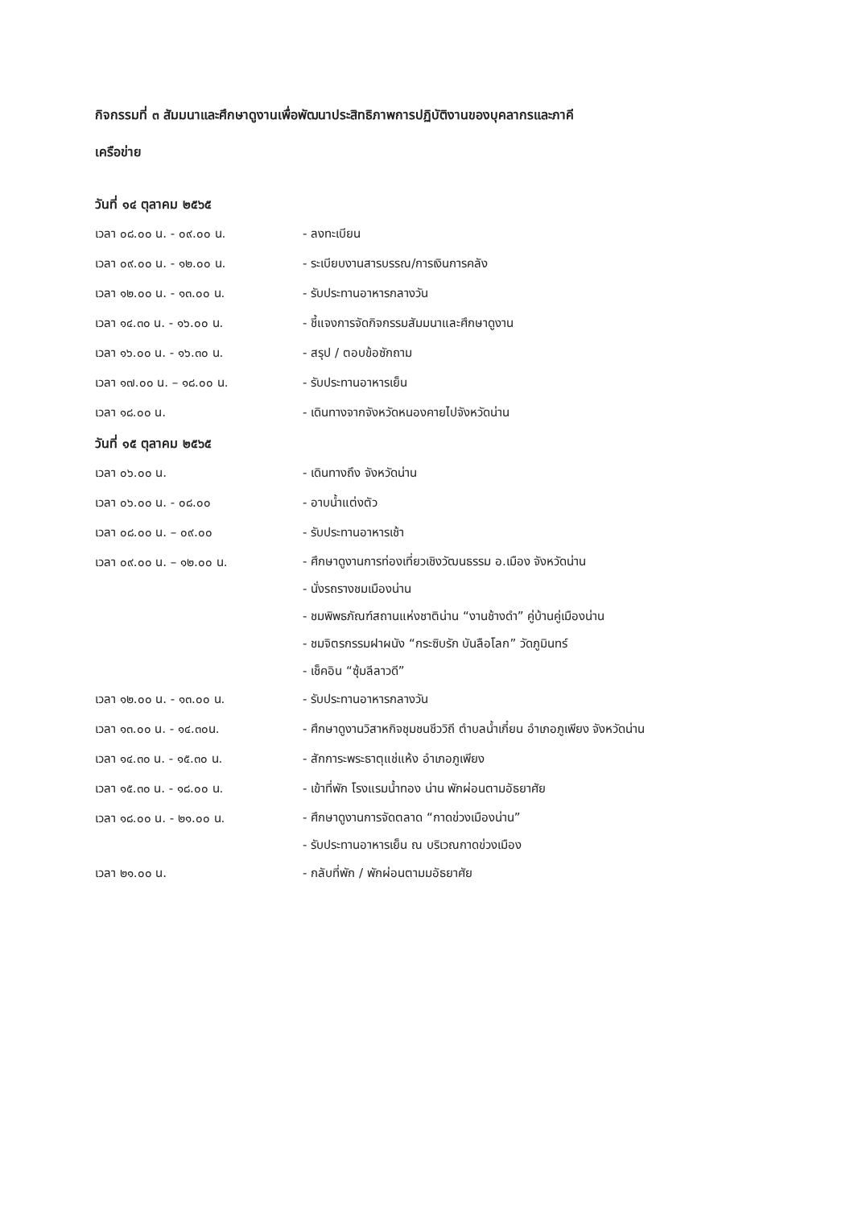กิจกรรมที่ ๓ สัมมนาและศึกษาดูงานเพื่อพัฒนาประสิทธิภาพการปฏิบัติงานของบุคลากรและภาคี
เครือข่าย
วันที่ ๑๔ ตุลาคม ๒๕๖๕
เวลา ๐๘.๐๐ น. - ๐๙.๐๐ น. - ลงทะเบียน
เวลา ๐๙.๐๐ น. - ๑๒.๐๐ น. - ระเบียบงานสารบรรณ/การเงินการคลัง
เวลา ๑๒.๐๐ น. - ๑๓.๐๐ น. - รับประทานอาหารกลางวัน
เวลา ๑๔.๓๐ น. - ๑๖.๐๐ น. - ชี้แจงการจัดกิจกรรมสัมมนาและศึกษาดูงาน
เวลา ๑๖.๐๐ น. - ๑๖.๓๐ น. - สรุป / ตอบข้อซักถาม
เวลา ๑๗.๐๐ น. – ๑๘.๐๐ น. - รับประทานอาหารเย็น
เวลา ๑๘.๐๐ น. - เดินทางจากจังหวัดหนองคายไปจังหวัดน่าน
วันที่ ๑๕ ตุลาคม ๒๕๖๕
เวลา ๐๖.๐๐ น. - เดินทางถึง จังหวัดน่าน
เวลา ๐๖.๐๐ น. - ๐๘.๐๐ - อาบน้ำแต่งตัว
เวลา ๐๘.๐๐ น. – ๐๙.๐๐ - รับประทานอาหารเช้า
เวลา ๐๙.๐๐ น. – ๑๒.๐๐ น.
- ศึกษาดูงานการท่องเที่ยวเชิงวัฒนธรรม อ.เมือง จังหวัดน่าน
- นั่งรถรางชมเมืองน่าน
- ชมพิพธภัณฑ์สถานแห่งชาติน่าน “งานช้างดำ” คู่บ้านคู่เมืองน่าน
- ชมจิตรกรรมฝาผนัง “กระซิบรัก บันลือโลก” วัดภูมินทร์
- เช็คอิน “ซุ้มลีลาวดี”
เวลา ๑๒.๐๐ น. - ๑๓.๐๐ น. - รับประทานอาหารกลางวัน
เวลา ๑๓.๐๐ น. - ๑๔.๓๐น. - ศึกษาดูงานวิสาหกิจชุมชนชีววิถี ตำบลน้ำเกี๋ยน อำเภอภูเพียง จังหวัดน่าน
เวลา ๑๔.๓๐ น. - ๑๕.๓๐ น. - สักการะพระธาตุแช่แห้ง อำเภอภูเพียง
เวลา ๑๕.๓๐ น. - ๑๘.๐๐ น. - เข้าที่พัก โรงแรมน้ำทอง น่าน พักผ่อนตามอัธยาศัย
เวลา ๑๘.๐๐ น. - ๒๑.๐๐ น.
- ศึกษาดูงานการจัดตลาด “กาดข่วงเมืองน่าน”
- รับประทานอาหารเย็น ณ บริเวณกาดข่วงเมือง
เวลา ๒๑.๐๐ น. - กลับที่พัก / พักผ่อนตามมอัธยาศัย